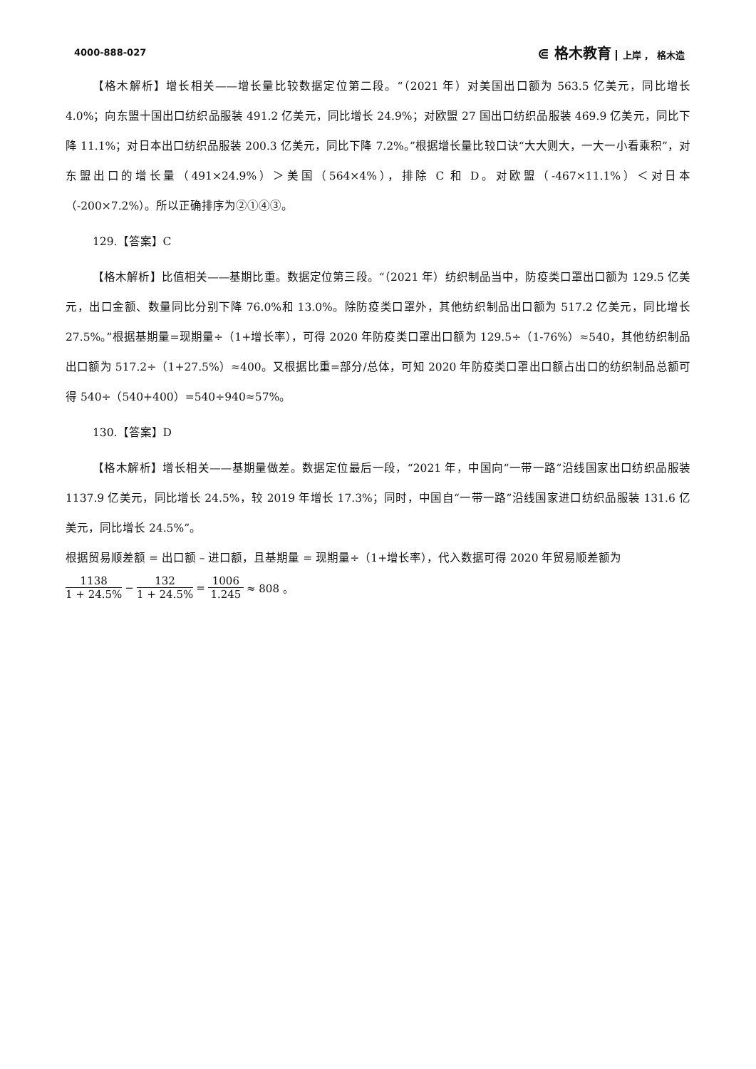4000-888-027 ⋐ 格木教育 上岸 ， 格木造
【格木解析】增长相关——增长量比较数据定位第二段。“（2021 年）对美国出口额为 563.5 亿美元，同比增长 4.0%；向东盟十国出口纺织品服装 491.2 亿美元，同比增长 24.9%；对欧盟 27 国出口纺织品服装 469.9 亿美元，同比下降 11.1%；对日本出口纺织品服装 200.3 亿美元，同比下降 7.2%。”根据增长量比较口诀“大大则大，一大一小看乘积”，对东盟出口的增长量（491×24.9%）＞美国（564×4%），排除 C 和 D。对欧盟（-467×11.1%）＜对日本（-200×7.2%）。所以正确排序为②①④③。
129.【答案】C
【格木解析】比值相关——基期比重。数据定位第三段。“（2021 年）纺织制品当中，防疫类口罩出口额为 129.5 亿美元，出口金额、数量同比分别下降 76.0%和 13.0%。除防疫类口罩外，其他纺织制品出口额为 517.2 亿美元，同比增长 27.5%。”根据基期量=现期量÷（1+增长率），可得 2020 年防疫类口罩出口额为 129.5÷（1-76%）≈540，其他纺织制品出口额为 517.2÷（1+27.5%）≈400。又根据比重=部分/总体，可知 2020 年防疫类口罩出口额占出口的纺织制品总额可得 540÷（540+400）=540÷940≈57%。
130.【答案】D
【格木解析】增长相关——基期量做差。数据定位最后一段，“2021 年，中国向“一带一路”沿线国家出口纺织品服装 1137.9 亿美元，同比增长 24.5%，较 2019 年增长 17.3%；同时，中国自“一带一路”沿线国家进口纺织品服装 131.6 亿美元，同比增长 24.5%”。
根据贸易顺差额 = 出口额 – 进口额，且基期量 = 现期量÷（1+增长率），代入数据可得 2020 年贸易顺差额为
1138 1 + 24.5% − 132 1 + 24.5% = 1006 1.245 ≈ 808 。